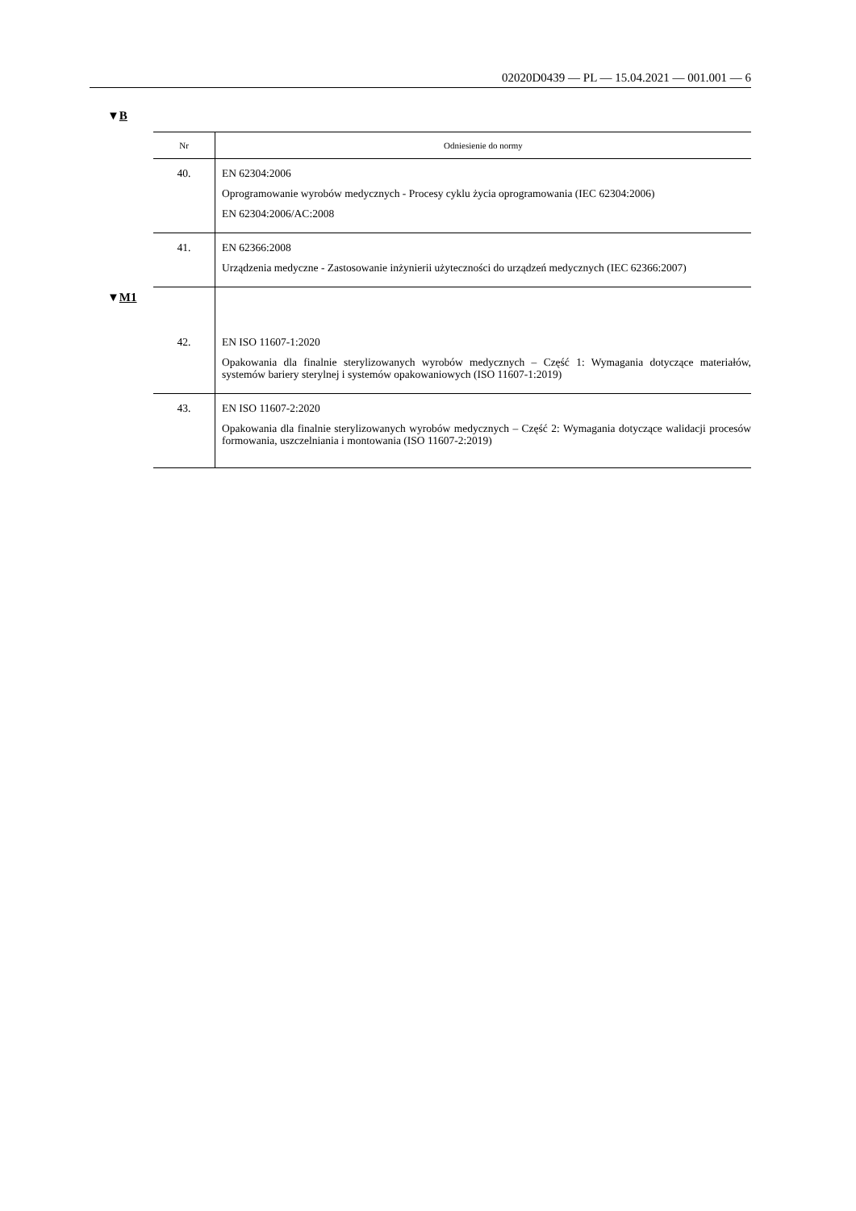02020D0439 — PL — 15.04.2021 — 001.001 — 6
▼B
| Nr | Odniesienie do normy |
| --- | --- |
| 40. | EN 62304:2006 Oprogramowanie wyrobów medycznych - Procesy cyklu życia oprogramowania (IEC 62304:2006) EN 62304:2006/AC:2008 |
| 41. | EN 62366:2008 Urządzenia medyczne - Zastosowanie inżynierii użyteczności do urządzeń medycznych (IEC 62366:2007) |
| 42. | EN ISO 11607-1:2020 Opakowania dla finalnie sterylizowanych wyrobów medycznych – Część 1: Wymagania dotyczące materiałów, systemów bariery sterylnej i systemów opakowaniowych (ISO 11607-1:2019) |
| 43. | EN ISO 11607-2:2020 Opakowania dla finalnie sterylizowanych wyrobów medycznych – Część 2: Wymagania dotyczące walidacji procesów formowania, uszczelniania i montowania (ISO 11607-2:2019) |
▼M1